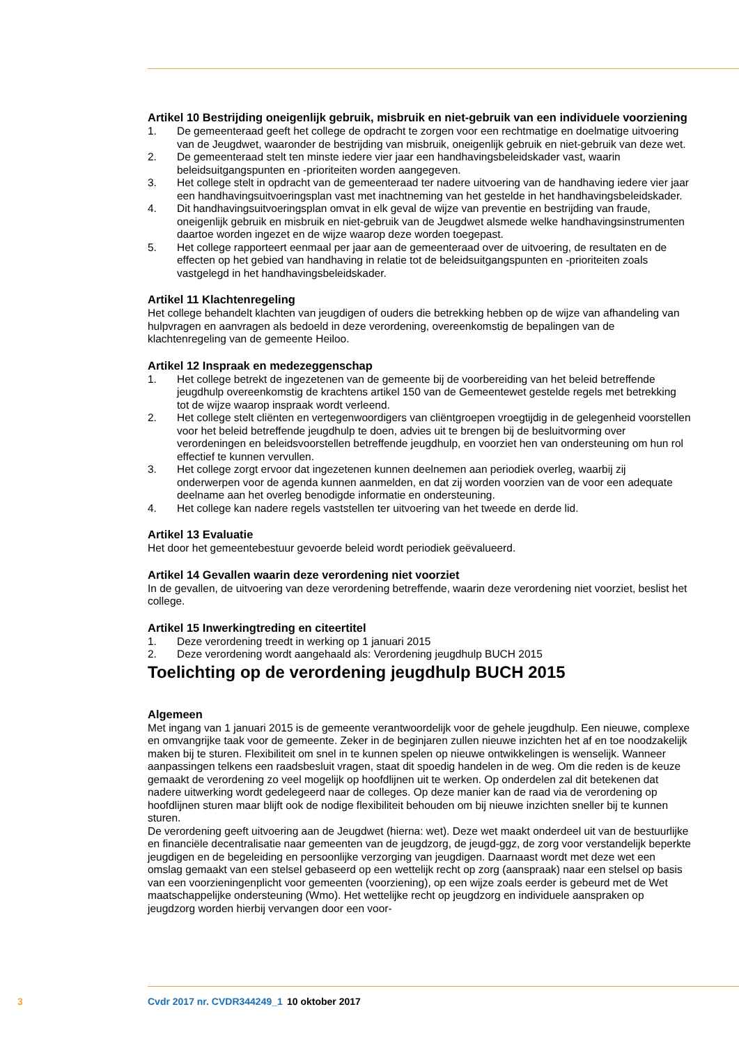Artikel 10 Bestrijding oneigenlijk gebruik, misbruik en niet-gebruik van een individuele voorziening
1. De gemeenteraad geeft het college de opdracht te zorgen voor een rechtmatige en doelmatige uitvoering van de Jeugdwet, waaronder de bestrijding van misbruik, oneigenlijk gebruik en niet-gebruik van deze wet.
2. De gemeenteraad stelt ten minste iedere vier jaar een handhavingsbeleidskader vast, waarin beleidsuitgangspunten en -prioriteiten worden aangegeven.
3. Het college stelt in opdracht van de gemeenteraad ter nadere uitvoering van de handhaving iedere vier jaar een handhavingsuitvoeringsplan vast met inachtneming van het gestelde in het handhavingsbeleidskader.
4. Dit handhavingsuitvoeringsplan omvat in elk geval de wijze van preventie en bestrijding van fraude, oneigenlijk gebruik en misbruik en niet-gebruik van de Jeugdwet alsmede welke handhavingsinstrumenten daartoe worden ingezet en de wijze waarop deze worden toegepast.
5. Het college rapporteert eenmaal per jaar aan de gemeenteraad over de uitvoering, de resultaten en de effecten op het gebied van handhaving in relatie tot de beleidsuitgangspunten en -prioriteiten zoals vastgelegd in het handhavingsbeleidskader.
Artikel 11 Klachtenregeling
Het college behandelt klachten van jeugdigen of ouders die betrekking hebben op de wijze van afhandeling van hulpvragen en aanvragen als bedoeld in deze verordening, overeenkomstig de bepalingen van de klachtenregeling van de gemeente Heiloo.
Artikel 12 Inspraak en medezeggenschap
1. Het college betrekt de ingezetenen van de gemeente bij de voorbereiding van het beleid betreffende jeugdhulp overeenkomstig de krachtens artikel 150 van de Gemeentewet gestelde regels met betrekking tot de wijze waarop inspraak wordt verleend.
2. Het college stelt cliënten en vertegenwoordigers van cliëntgroepen vroegtijdig in de gelegenheid voorstellen voor het beleid betreffende jeugdhulp te doen, advies uit te brengen bij de besluitvorming over verordeningen en beleidsvoorstellen betreffende jeugdhulp, en voorziet hen van ondersteuning om hun rol effectief te kunnen vervullen.
3. Het college zorgt ervoor dat ingezetenen kunnen deelnemen aan periodiek overleg, waarbij zij onderwerpen voor de agenda kunnen aanmelden, en dat zij worden voorzien van de voor een adequate deelname aan het overleg benodigde informatie en ondersteuning.
4. Het college kan nadere regels vaststellen ter uitvoering van het tweede en derde lid.
Artikel 13 Evaluatie
Het door het gemeentebestuur gevoerde beleid wordt periodiek geëvalueerd.
Artikel 14 Gevallen waarin deze verordening niet voorziet
In de gevallen, de uitvoering van deze verordening betreffende, waarin deze verordening niet voorziet, beslist het college.
Artikel 15 Inwerkingtreding en citeertitel
1. Deze verordening treedt in werking op 1 januari 2015
2. Deze verordening wordt aangehaald als: Verordening jeugdhulp BUCH 2015
Toelichting op de verordening jeugdhulp BUCH 2015
Algemeen
Met ingang van 1 januari 2015 is de gemeente verantwoordelijk voor de gehele jeugdhulp. Een nieuwe, complexe en omvangrijke taak voor de gemeente. Zeker in de beginjaren zullen nieuwe inzichten het af en toe noodzakelijk maken bij te sturen. Flexibiliteit om snel in te kunnen spelen op nieuwe ontwikkelingen is wenselijk. Wanneer aanpassingen telkens een raadsbesluit vragen, staat dit spoedig handelen in de weg. Om die reden is de keuze gemaakt de verordening zo veel mogelijk op hoofdlijnen uit te werken. Op onderdelen zal dit betekenen dat nadere uitwerking wordt gedelegeerd naar de colleges. Op deze manier kan de raad via de verordening op hoofdlijnen sturen maar blijft ook de nodige flexibiliteit behouden om bij nieuwe inzichten sneller bij te kunnen sturen.
De verordening geeft uitvoering aan de Jeugdwet (hierna: wet). Deze wet maakt onderdeel uit van de bestuurlijke en financiële decentralisatie naar gemeenten van de jeugdzorg, de jeugd-ggz, de zorg voor verstandelijk beperkte jeugdigen en de begeleiding en persoonlijke verzorging van jeugdigen. Daarnaast wordt met deze wet een omslag gemaakt van een stelsel gebaseerd op een wettelijk recht op zorg (aanspraak) naar een stelsel op basis van een voorzieningenplicht voor gemeenten (voorziening), op een wijze zoals eerder is gebeurd met de Wet maatschappelijke ondersteuning (Wmo). Het wettelijke recht op jeugdzorg en individuele aanspraken op jeugdzorg worden hierbij vervangen door een voor-
3 Cvdr 2017 nr. CVDR344249_1 10 oktober 2017